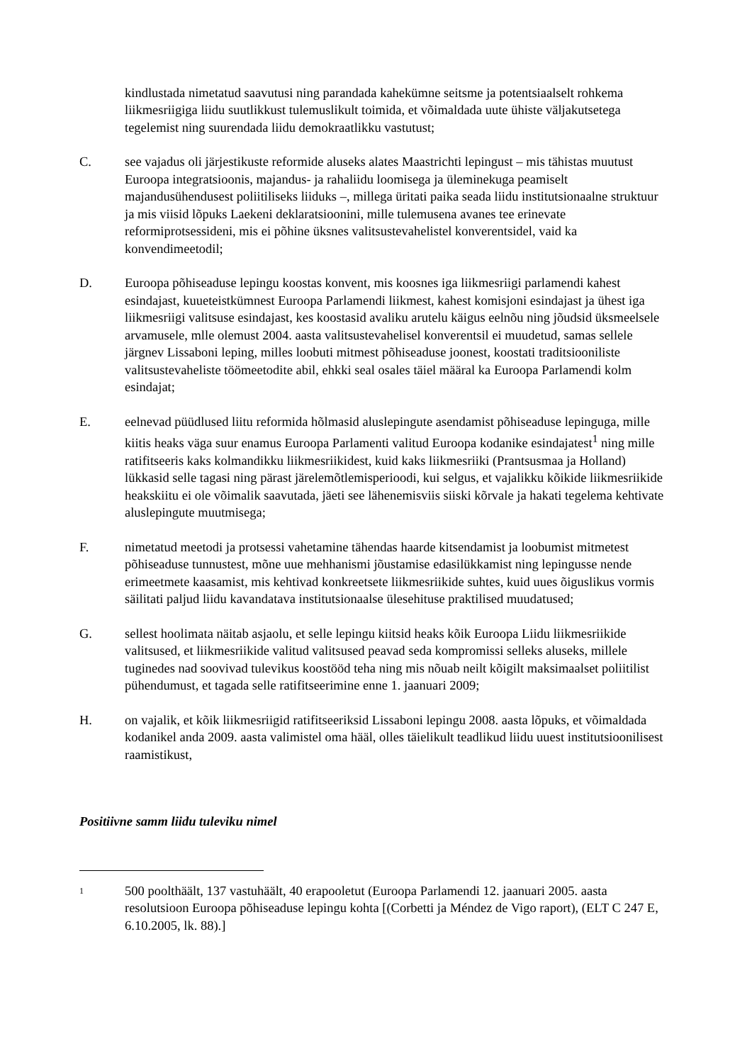kindlustada nimetatud saavutusi ning parandada kahekümne seitsme ja potentsiaalselt rohkema liikmesriigiga liidu suutlikkust tulemuslikult toimida, et võimaldada uute ühiste väljakutsetega tegelemist ning suurendada liidu demokraatlikku vastutust;
C. see vajadus oli järjestikuste reformide aluseks alates Maastrichti lepingust – mis tähistas muutust Euroopa integratsioonis, majandus- ja rahaliidu loomisega ja üleminekuga peamiselt majandusühendusest poliitiliseks liiduks –, millega üritati paika seada liidu institutsionaalne struktuur ja mis viisid lõpuks Laekeni deklaratsioonini, mille tulemusena avanes tee erinevate reformiprotsessideni, mis ei põhine üksnes valitsustevahelistel konverentsidel, vaid ka konvendimeetodil;
D. Euroopa põhiseaduse lepingu koostas konvent, mis koosnes iga liikmesriigi parlamendi kahest esindajast, kuueteistkümnest Euroopa Parlamendi liikmest, kahest komisjoni esindajast ja ühest iga liikmesriigi valitsuse esindajast, kes koostasid avaliku arutelu käigus eelnõu ning jõudsid üksmeelsele arvamusele, mlle olemust 2004. aasta valitsustevahelisel konverentsil ei muudetud, samas sellele järgnev Lissaboni leping, milles loobuti mitmest põhiseaduse joonest, koostati traditsiooniliste valitsustevaheliste töömeetodite abil, ehkki seal osales täiel määral ka Euroopa Parlamendi kolm esindajat;
E. eelnevad püüdlused liitu reformida hõlmasid aluslepingute asendamist põhiseaduse lepinguga, mille kiitis heaks väga suur enamus Euroopa Parlamenti valitud Euroopa kodanike esindajatest<sup>1</sup> ning mille ratifitseeris kaks kolmandikku liikmesriikidest, kuid kaks liikmesriiki (Prantsusmaa ja Holland) lükkasid selle tagasi ning pärast järelemõtlemisperioodi, kui selgus, et vajalikku kõikide liikmesriikide heakskiitu ei ole võimalik saavutada, jäeti see lähenemisviis siiski kõrvale ja hakati tegelema kehtivate aluslepingute muutmisega;
F. nimetatud meetodi ja protsessi vahetamine tähendas haarde kitsendamist ja loobumist mitmetest põhiseaduse tunnustest, mõne uue mehhanismi jõustamise edasilükkamist ning lepingusse nende erimeetmete kaasamist, mis kehtivad konkreetsete liikmesriikide suhtes, kuid uues õiguslikus vormis säilitati paljud liidu kavandatava institutsionaalse ülesehituse praktilised muudatused;
G. sellest hoolimata näitab asjaolu, et selle lepingu kiitsid heaks kõik Euroopa Liidu liikmesriikide valitsused, et liikmesriikide valitud valitsused peavad seda kompromissi selleks aluseks, millele tuginedes nad soovivad tulevikus koostööd teha ning mis nõuab neilt kõigilt maksimaalset poliitilist pühendumust, et tagada selle ratifitseerimine enne 1. jaanuari 2009;
H. on vajalik, et kõik liikmesriigid ratifitseeriksid Lissaboni lepingu 2008. aasta lõpuks, et võimaldada kodanikel anda 2009. aasta valimistel oma hääl, olles täielikult teadlikud liidu uuest institutsioonilisest raamistikust,
Positiivne samm liidu tuleviku nimel
1
500 poolthäält, 137 vastuhäält, 40 erapooletut (Euroopa Parlamendi 12. jaanuari 2005. aasta resolutsioon Euroopa põhiseaduse lepingu kohta [(Corbetti ja Méndez de Vigo raport), (ELT C 247 E, 6.10.2005, lk. 88).]